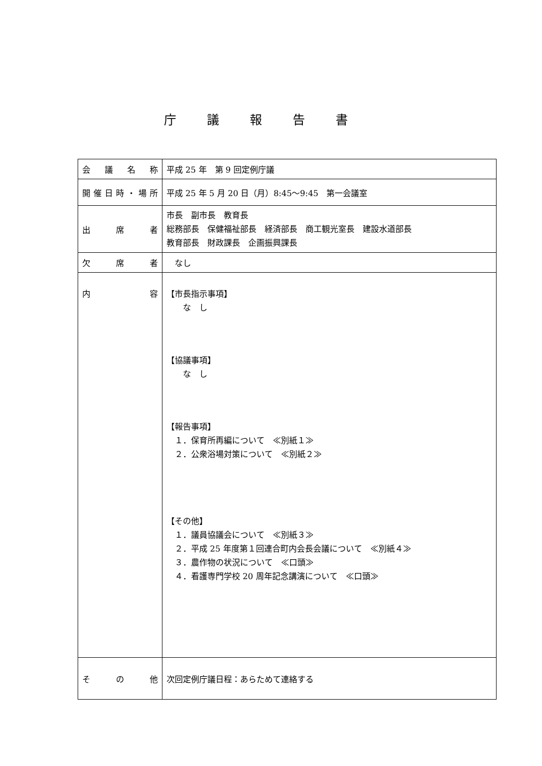庁議報告書
| 会 議 名 称 | 平成 25 年 第 9 回定例庁議 |
| 開催日時・場所 | 平成 25 年 5 月 20 日（月）8:45〜9:45 第一会議室 |
| 出 席 者 | 市長 副市長 教育長 総務部長 保健福祉部長 経済部長 商工観光室長 建設水道部長 教育部長 財政課長 企画振興課長 |
| 欠 席 者 | なし |
| 内 容 | 【市長指示事項】 な し 【協議事項】 な し 【報告事項】 １．保育所再編について ≪別紙１≫ ２．公衆浴場対策について ≪別紙２≫ 【その他】 １．議員協議会について ≪別紙３≫ ２．平成 25 年度第１回連合町内会長会議について ≪別紙４≫ ３．農作物の状況について ≪口頭≫ ４．看護専門学校 20 周年記念講演について ≪口頭≫ |
| そ の 他 | 次回定例庁議日程：あらためて連絡する |